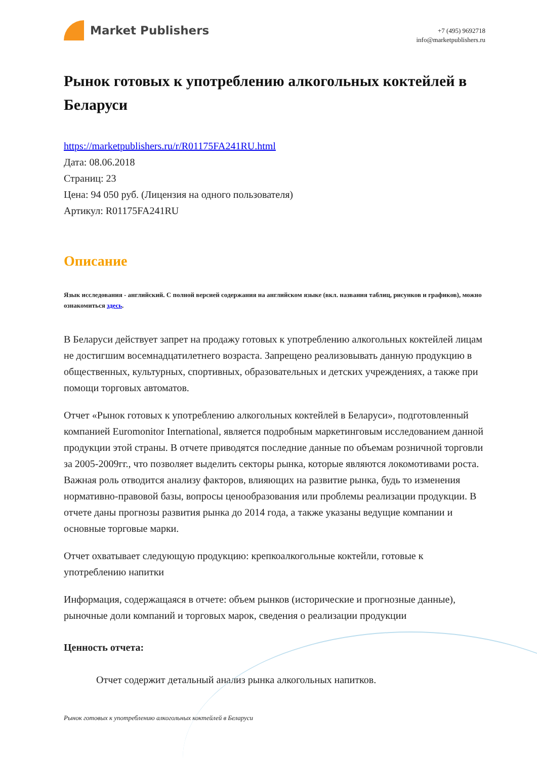Market Publishers
+7 (495) 9692718
info@marketpublishers.ru
Рынок готовых к употреблению алкогольных коктейлей в Беларуси
https://marketpublishers.ru/r/R01175FA241RU.html
Дата: 08.06.2018
Страниц: 23
Цена: 94 050 руб. (Лицензия на одного пользователя)
Артикул: R01175FA241RU
Описание
Язык исследования - английский. С полной версией содержания на английском языке (вкл. названия таблиц, рисунков и графиков), можно ознакомиться здесь.
В Беларуси действует запрет на продажу готовых к употреблению алкогольных коктейлей лицам не достигшим восемнадцатилетнего возраста. Запрещено реализовывать данную продукцию в общественных, культурных, спортивных, образовательных и детских учреждениях, а также при помощи торговых автоматов.
Отчет «Рынок готовых к употреблению алкогольных коктейлей в Беларуси», подготовленный компанией Euromonitor International, является подробным маркетинговым исследованием данной продукции этой страны. В отчете приводятся последние данные по объемам розничной торговли за 2005-2009гг., что позволяет выделить секторы рынка, которые являются локомотивами роста. Важная роль отводится анализу факторов, влияющих на развитие рынка, будь то изменения нормативно-правовой базы, вопросы ценообразования или проблемы реализации продукции. В отчете даны прогнозы развития рынка до 2014 года, а также указаны ведущие компании и основные торговые марки.
Отчет охватывает следующую продукцию: крепкоалкогольные коктейли, готовые к употреблению напитки
Информация, содержащаяся в отчете: объем рынков (исторические и прогнозные данные), рыночные доли компаний и торговых марок, сведения о реализации продукции
Ценность отчета:
Отчет содержит детальный анализ рынка алкогольных напитков.
Рынок готовых к употреблению алкогольных коктейлей в Беларуси